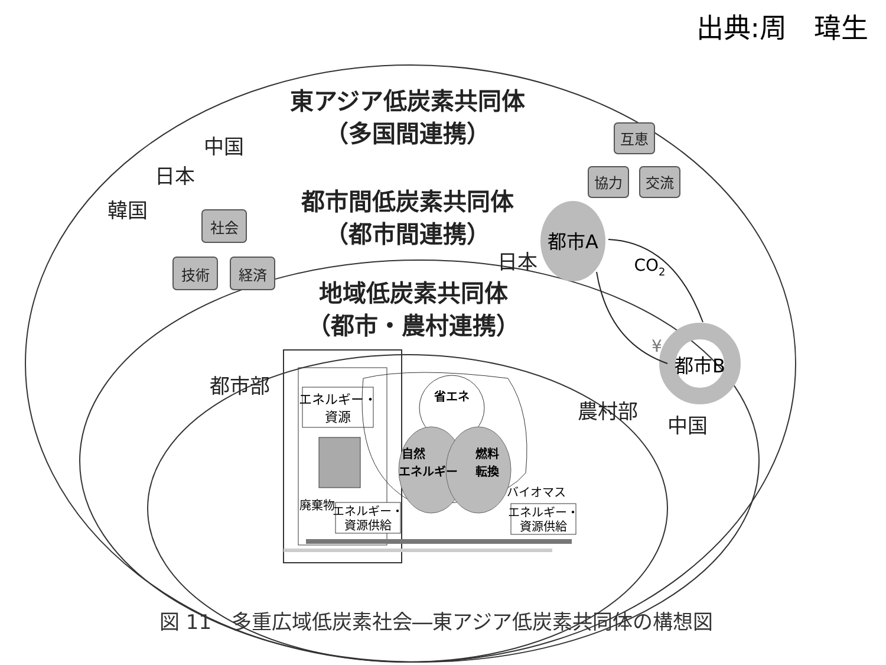出典:周　瑋生
東アジア低炭素共同体
（多国間連携）
都市間低炭素共同体
（都市間連携）
地域低炭素共同体
（都市・農村連携）
中国
日本
韓国
都市部
農村部
日本
中国
互恵
協力
交流
社会
技術
経済
都市A
CO2
都市B
¥
エネルギー・
資源
省エネ
自然
エネルギー
燃料
転換
廃棄物
エネルギー・
資源供給
バイオマス
エネルギー・
資源供給
図 11　多重広域低炭素社会―東アジア低炭素共同体の構想図